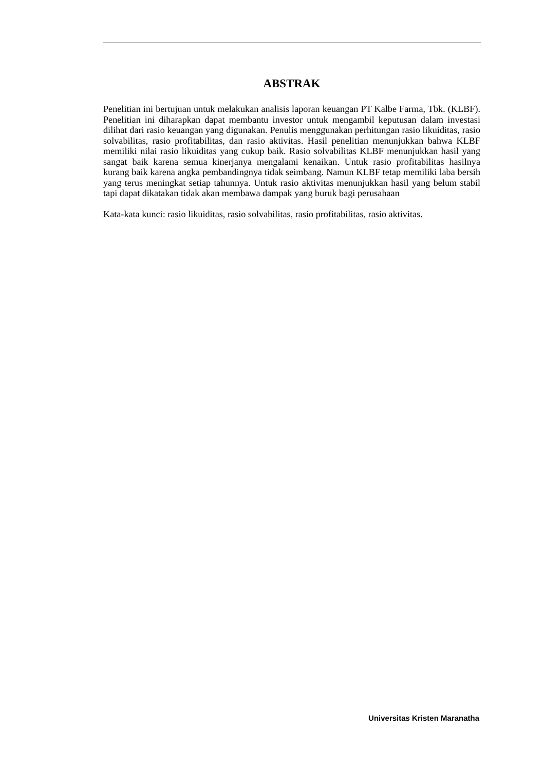ABSTRAK
Penelitian ini bertujuan untuk melakukan analisis laporan keuangan PT Kalbe Farma, Tbk. (KLBF). Penelitian ini diharapkan dapat membantu investor untuk mengambil keputusan dalam investasi dilihat dari rasio keuangan yang digunakan. Penulis menggunakan perhitungan rasio likuiditas, rasio solvabilitas, rasio profitabilitas, dan rasio aktivitas. Hasil penelitian menunjukkan bahwa KLBF memiliki nilai rasio likuiditas yang cukup baik. Rasio solvabilitas KLBF menunjukkan hasil yang sangat baik karena semua kinerjanya mengalami kenaikan. Untuk rasio profitabilitas hasilnya kurang baik karena angka pembandingnya tidak seimbang. Namun KLBF tetap memiliki laba bersih yang terus meningkat setiap tahunnya. Untuk rasio aktivitas menunjukkan hasil yang belum stabil tapi dapat dikatakan tidak akan membawa dampak yang buruk bagi perusahaan
Kata-kata kunci: rasio likuiditas, rasio solvabilitas, rasio profitabilitas, rasio aktivitas.
Universitas Kristen Maranatha